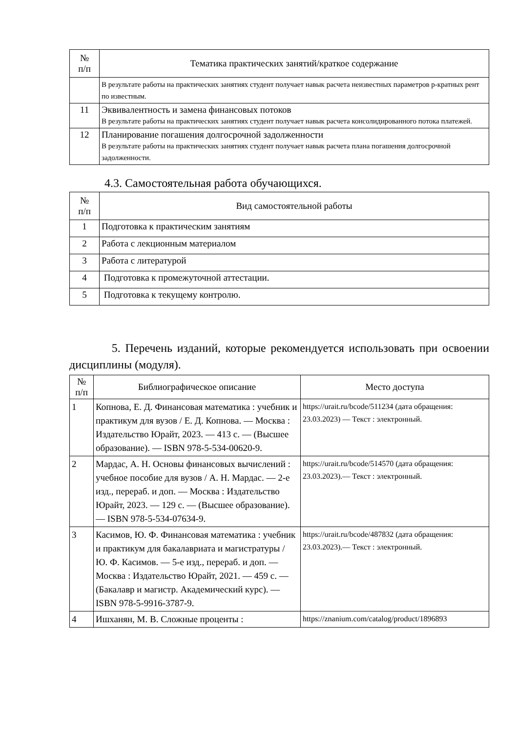| № п/п | Тематика практических занятий/краткое содержание |
| --- | --- |
| | В результате работы на практических занятиях студент получает навык расчета неизвестных параметров p-кратных рент по известным. |
| 11 | Эквивалентность и замена финансовых потоков В результате работы на практических занятиях студент получает навык расчета консолидированного потока платежей. |
| 12 | Планирование погашения долгосрочной задолженности В результате работы на практических занятиях студент получает навык расчета плана погашения долгосрочной задолженности. |
4.3. Самостоятельная работа обучающихся.
| № п/п | Вид самостоятельной работы |
| --- | --- |
| 1 | Подготовка к практическим занятиям |
| 2 | Работа с лекционным материалом |
| 3 | Работа с литературой |
| 4 | Подготовка к промежуточной аттестации. |
| 5 | Подготовка к текущему контролю. |
5. Перечень изданий, которые рекомендуется использовать при освоении дисциплины (модуля).
| № п/п | Библиографическое описание | Место доступа |
| --- | --- | --- |
| 1 | Копнова, Е. Д. Финансовая математика : учебник и практикум для вузов / Е. Д. Копнова. — Москва : Издательство Юрайт, 2023. — 413 с. — (Высшее образование). — ISBN 978-5-534-00620-9. | https://urait.ru/bcode/511234 (дата обращения: 23.03.2023) — Текст : электронный. |
| 2 | Мардас, А. Н. Основы финансовых вычислений : учебное пособие для вузов / А. Н. Мардас. — 2-е изд., перераб. и доп. — Москва : Издательство Юрайт, 2023. — 129 с. — (Высшее образование). — ISBN 978-5-534-07634-9. | https://urait.ru/bcode/514570 (дата обращения: 23.03.2023).— Текст : электронный. |
| 3 | Касимов, Ю. Ф. Финансовая математика : учебник и практикум для бакалавриата и магистратуры / Ю. Ф. Касимов. — 5-е изд., перераб. и доп. — Москва : Издательство Юрайт, 2021. — 459 с. — (Бакалавр и магистр. Академический курс). — ISBN 978-5-9916-3787-9. | https://urait.ru/bcode/487832 (дата обращения: 23.03.2023).— Текст : электронный. |
| 4 | Ишханян, М. В. Сложные проценты : | https://znanium.com/catalog/product/1896893 |